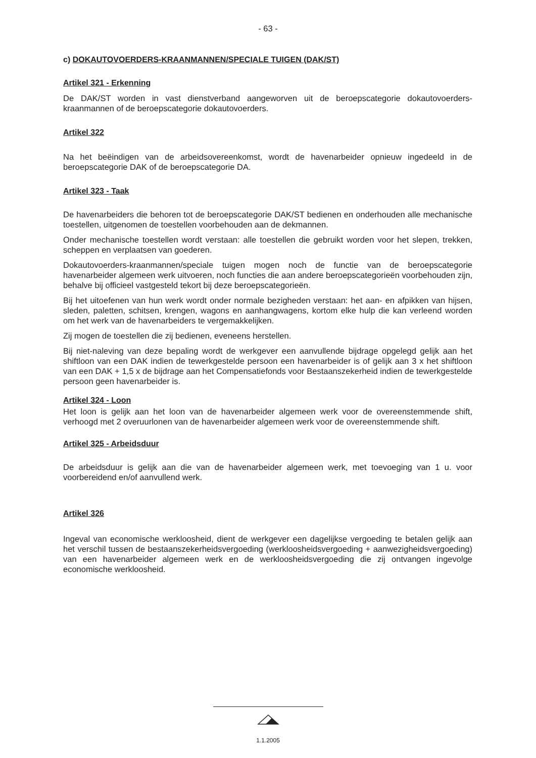- 63 -
c) DOKAUTOVOERDERS-KRAANMANNEN/SPECIALE TUIGEN (DAK/ST)
Artikel 321 - Erkenning
De DAK/ST worden in vast dienstverband aangeworven uit de beroepscategorie dokautovoerders-kraanmannen of de beroepscategorie dokautovoerders.
Artikel 322
Na het beëindigen van de arbeidsovereenkomst, wordt de havenarbeider opnieuw ingedeeld in de beroepscategorie DAK of de beroepscategorie DA.
Artikel 323 - Taak
De havenarbeiders die behoren tot de beroepscategorie DAK/ST bedienen en onderhouden alle mechanische toestellen, uitgenomen de toestellen voorbehouden aan de dekmannen.
Onder mechanische toestellen wordt verstaan: alle toestellen die gebruikt worden voor het slepen, trekken, scheppen en verplaatsen van goederen.
Dokautovoerders-kraanmannen/speciale tuigen mogen noch de functie van de beroepscategorie havenarbeider algemeen werk uitvoeren, noch functies die aan andere beroepscategorieën voorbehouden zijn, behalve bij officieel vastgesteld tekort bij deze beroepscategorieën.
Bij het uitoefenen van hun werk wordt onder normale bezigheden verstaan: het aan- en afpikken van hijsen, sleden, paletten, schitsen, krengen, wagons en aanhangwagens, kortom elke hulp die kan verleend worden om het werk van de havenarbeiders te vergemakkelijken.
Zij mogen de toestellen die zij bedienen, eveneens herstellen.
Bij niet-naleving van deze bepaling wordt de werkgever een aanvullende bijdrage opgelegd gelijk aan het shiftloon van een DAK indien de tewerkgestelde persoon een havenarbeider is of gelijk aan 3 x het shiftloon van een DAK + 1,5 x de bijdrage aan het Compensatiefonds voor Bestaanszekerheid indien de tewerkgestelde persoon geen havenarbeider is.
Artikel 324 - Loon
Het loon is gelijk aan het loon van de havenarbeider algemeen werk voor de overeenstemmende shift, verhoogd met 2 overuurlonen van de havenarbeider algemeen werk voor de overeenstemmende shift.
Artikel 325 - Arbeidsduur
De arbeidsduur is gelijk aan die van de havenarbeider algemeen werk, met toevoeging van 1 u. voor voorbereidend en/of aanvullend werk.
Artikel 326
Ingeval van economische werkloosheid, dient de werkgever een dagelijkse vergoeding te betalen gelijk aan het verschil tussen de bestaanszekerheidsvergoeding (werkloosheidsvergoeding + aanwezigheidsvergoeding) van een havenarbeider algemeen werk en de werkloosheidsvergoeding die zij ontvangen ingevolge economische werkloosheid.
1.1.2005